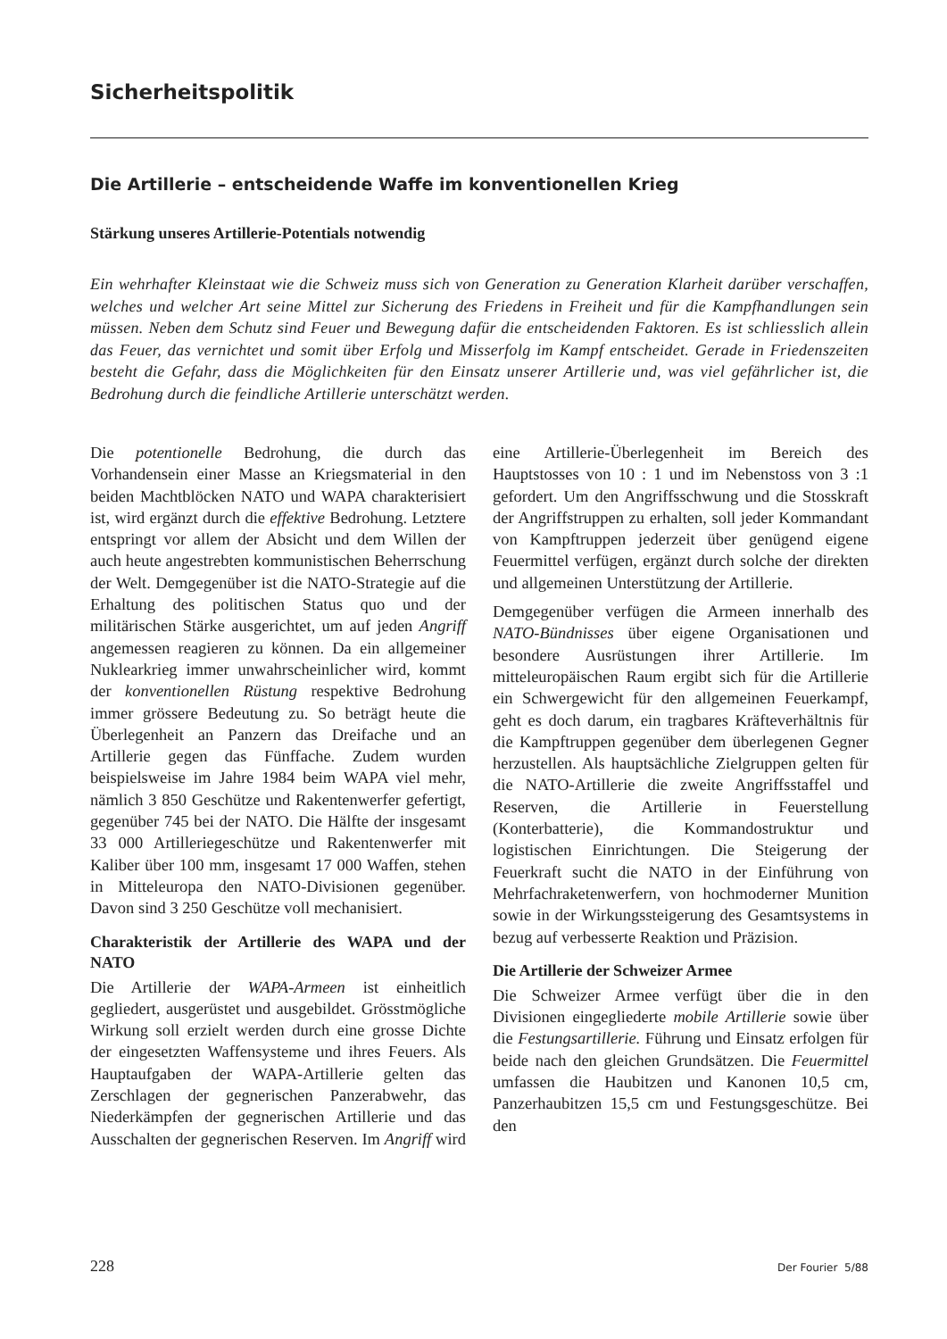Sicherheitspolitik
Die Artillerie – entscheidende Waffe im konventionellen Krieg
Stärkung unseres Artillerie-Potentials notwendig
Ein wehrhafter Kleinstaat wie die Schweiz muss sich von Generation zu Generation Klarheit darüber verschaffen, welches und welcher Art seine Mittel zur Sicherung des Friedens in Freiheit und für die Kampfhandlungen sein müssen. Neben dem Schutz sind Feuer und Bewegung dafür die entscheidenden Faktoren. Es ist schliesslich allein das Feuer, das vernichtet und somit über Erfolg und Misserfolg im Kampf entscheidet. Gerade in Friedenszeiten besteht die Gefahr, dass die Möglichkeiten für den Einsatz unserer Artillerie und, was viel gefährlicher ist, die Bedrohung durch die feindliche Artillerie unterschätzt werden.
Die potentionelle Bedrohung, die durch das Vorhandensein einer Masse an Kriegsmaterial in den beiden Machtblöcken NATO und WAPA charakterisiert ist, wird ergänzt durch die effektive Bedrohung. Letztere entspringt vor allem der Absicht und dem Willen der auch heute angestrebten kommunistischen Beherrschung der Welt. Demgegenüber ist die NATO-Strategie auf die Erhaltung des politischen Status quo und der militärischen Stärke ausgerichtet, um auf jeden Angriff angemessen reagieren zu können. Da ein allgemeiner Nuklearkrieg immer unwahrscheinlicher wird, kommt der konventionellen Rüstung respektive Bedrohung immer grössere Bedeutung zu. So beträgt heute die Überlegenheit an Panzern das Dreifache und an Artillerie gegen das Fünffache. Zudem wurden beispielsweise im Jahre 1984 beim WAPA viel mehr, nämlich 3 850 Geschütze und Rakentenwerfer gefertigt, gegenüber 745 bei der NATO. Die Hälfte der insgesamt 33 000 Artilleriegeschütze und Rakentenwerfer mit Kaliber über 100 mm, insgesamt 17 000 Waffen, stehen in Mitteleuropa den NATO-Divisionen gegenüber. Davon sind 3 250 Geschütze voll mechanisiert.
Charakteristik der Artillerie des WAPA und der NATO
Die Artillerie der WAPA-Armeen ist einheitlich gegliedert, ausgerüstet und ausgebildet. Grösstmögliche Wirkung soll erzielt werden durch eine grosse Dichte der eingesetzten Waffensysteme und ihres Feuers. Als Hauptaufgaben der WAPA-Artillerie gelten das Zerschlagen der gegnerischen Panzerabwehr, das Niederkämpfen der gegnerischen Artillerie und das Ausschalten der gegnerischen Reserven. Im Angriff wird eine Artillerie-Überlegenheit im Bereich des Hauptstosses von 10 : 1 und im Nebenstoss von 3 :1 gefordert. Um den Angriffsschwung und die Stosskraft der Angriffstruppen zu erhalten, soll jeder Kommandant von Kampftruppen jederzeit über genügend eigene Feuermittel verfügen, ergänzt durch solche der direkten und allgemeinen Unterstützung der Artillerie.
Demgegenüber verfügen die Armeen innerhalb des NATO-Bündnisses über eigene Organisationen und besondere Ausrüstungen ihrer Artillerie. Im mitteleuropäischen Raum ergibt sich für die Artillerie ein Schwergewicht für den allgemeinen Feuerkampf, geht es doch darum, ein tragbares Kräfteverhältnis für die Kampftruppen gegenüber dem überlegenen Gegner herzustellen. Als hauptsächliche Zielgruppen gelten für die NATO-Artillerie die zweite Angriffsstaffel und Reserven, die Artillerie in Feuerstellung (Konterbatterie), die Kommandostruktur und logistischen Einrichtungen. Die Steigerung der Feuerkraft sucht die NATO in der Einführung von Mehrfachraketenwerfern, von hochmoderner Munition sowie in der Wirkungssteigerung des Gesamtsystems in bezug auf verbesserte Reaktion und Präzision.
Die Artillerie der Schweizer Armee
Die Schweizer Armee verfügt über die in den Divisionen eingegliederte mobile Artillerie sowie über die Festungsartillerie. Führung und Einsatz erfolgen für beide nach den gleichen Grundsätzen. Die Feuermittel umfassen die Haubitzen und Kanonen 10,5 cm, Panzerhaubitzen 15,5 cm und Festungsgeschütze. Bei den
228 Der Fourier 5/88